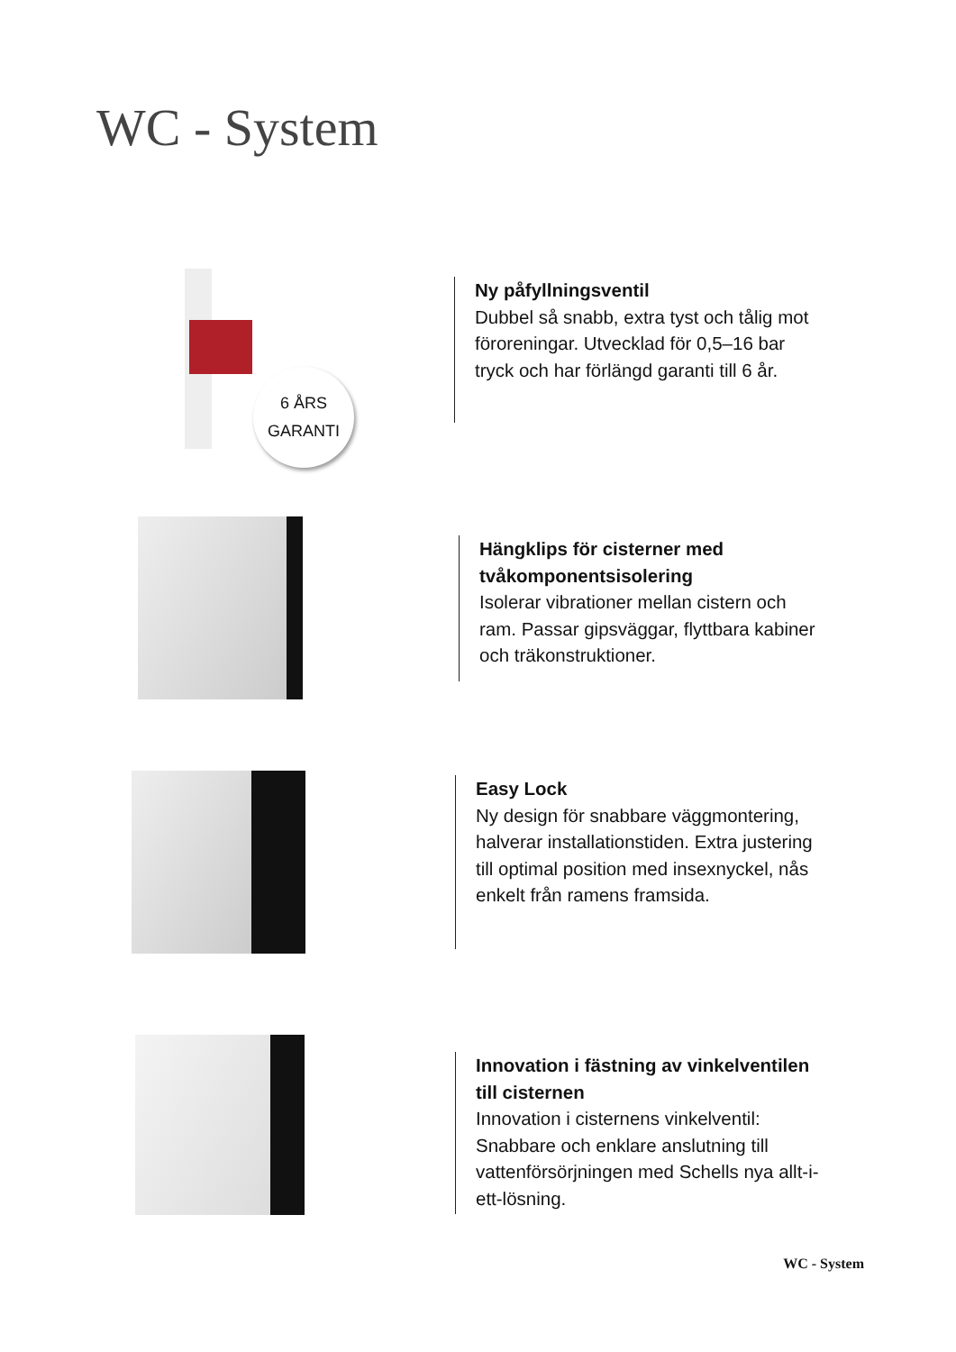WC - System
6 ÅRS
GARANTI
Ny påfyllningsventil
Dubbel så snabb, extra tyst och tålig mot föroreningar. Utvecklad för 0,5–16 bar tryck och har förlängd garanti till 6 år.
Hängklips för cisterner med tvåkomponentsisolering
Isolerar vibrationer mellan cistern och ram. Passar gipsväggar, flyttbara kabiner och träkonstruktioner.
Easy Lock
Ny design för snabbare väggmontering, halverar installationstiden. Extra justering till optimal position med insexnyckel, nås enkelt från ramens framsida.
Innovation i fästning av vinkelventilen till cisternen
Innovation i cisternens vinkelventil: Snabbare och enklare anslutning till vattenförsörjningen med Schells nya allt-i-ett-lösning.
WC - System